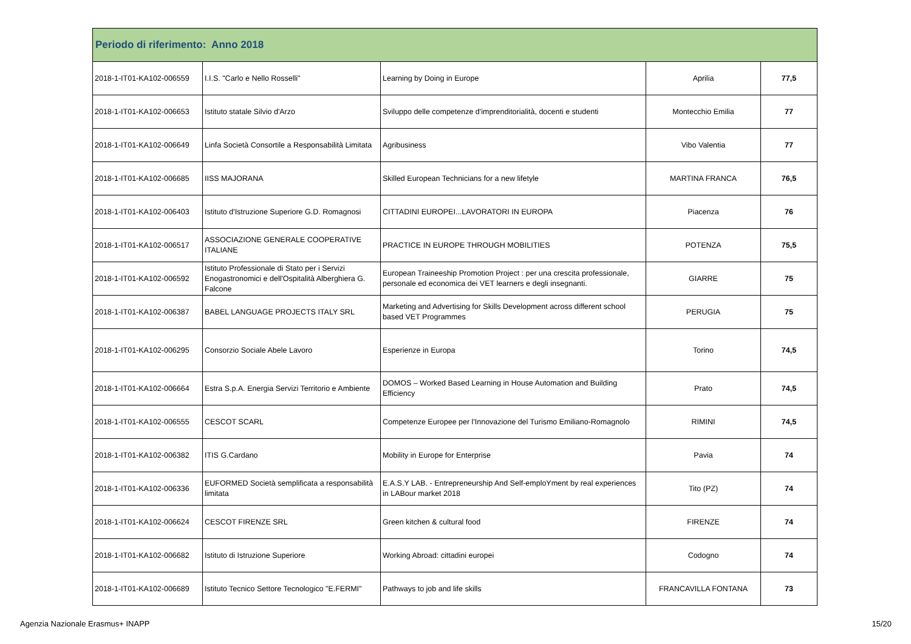| Periodo di riferimento: Anno 2018 | | | | |
| --- | --- | --- | --- | --- |
| 2018-1-IT01-KA102-006559 | I.I.S. "Carlo e Nello Rosselli" | Learning by Doing in Europe | Aprilia | 77,5 |
| 2018-1-IT01-KA102-006653 | Istituto statale Silvio d'Arzo | Sviluppo delle competenze d'imprenditorialità, docenti e studenti | Montecchio Emilia | 77 |
| 2018-1-IT01-KA102-006649 | Linfa Società Consortile a Responsabilità Limitata | Agribusiness | Vibo Valentia | 77 |
| 2018-1-IT01-KA102-006685 | IISS MAJORANA | Skilled European Technicians for a new lifetyle | MARTINA FRANCA | 76,5 |
| 2018-1-IT01-KA102-006403 | Istituto d'Istruzione Superiore G.D. Romagnosi | CITTADINI EUROPEI...LAVORATORI IN EUROPA | Piacenza | 76 |
| 2018-1-IT01-KA102-006517 | ASSOCIAZIONE GENERALE COOPERATIVE ITALIANE | PRACTICE IN EUROPE THROUGH MOBILITIES | POTENZA | 75,5 |
| 2018-1-IT01-KA102-006592 | Istituto Professionale di Stato per i Servizi Enogastronomici e dell'Ospitalità Alberghiera G. Falcone | European Traineeship Promotion Project : per una crescita professionale, personale ed economica dei VET learners e degli insegnanti. | GIARRE | 75 |
| 2018-1-IT01-KA102-006387 | BABEL LANGUAGE PROJECTS ITALY SRL | Marketing and Advertising for Skills Development across different school based VET Programmes | PERUGIA | 75 |
| 2018-1-IT01-KA102-006295 | Consorzio Sociale Abele Lavoro | Esperienze in Europa | Torino | 74,5 |
| 2018-1-IT01-KA102-006664 | Estra S.p.A. Energia Servizi Territorio e Ambiente | DOMOS – Worked Based Learning in House Automation and Building Efficiency | Prato | 74,5 |
| 2018-1-IT01-KA102-006555 | CESCOT SCARL | Competenze Europee per l'Innovazione del Turismo Emiliano-Romagnolo | RIMINI | 74,5 |
| 2018-1-IT01-KA102-006382 | ITIS G.Cardano | Mobility in Europe for Enterprise | Pavia | 74 |
| 2018-1-IT01-KA102-006336 | EUFORMED Società semplificata a responsabilità limitata | E.A.S.Y LAB. - Entrepreneurship And Self-emploYment by real experiences in LABour market 2018 | Tito (PZ) | 74 |
| 2018-1-IT01-KA102-006624 | CESCOT FIRENZE SRL | Green kitchen & cultural food | FIRENZE | 74 |
| 2018-1-IT01-KA102-006682 | Istituto di Istruzione Superiore | Working Abroad: cittadini europei | Codogno | 74 |
| 2018-1-IT01-KA102-006689 | Istituto Tecnico Settore Tecnologico "E.FERMI" | Pathways to job and life skills | FRANCAVILLA FONTANA | 73 |
Agenzia Nazionale Erasmus+ INAPP
15/20